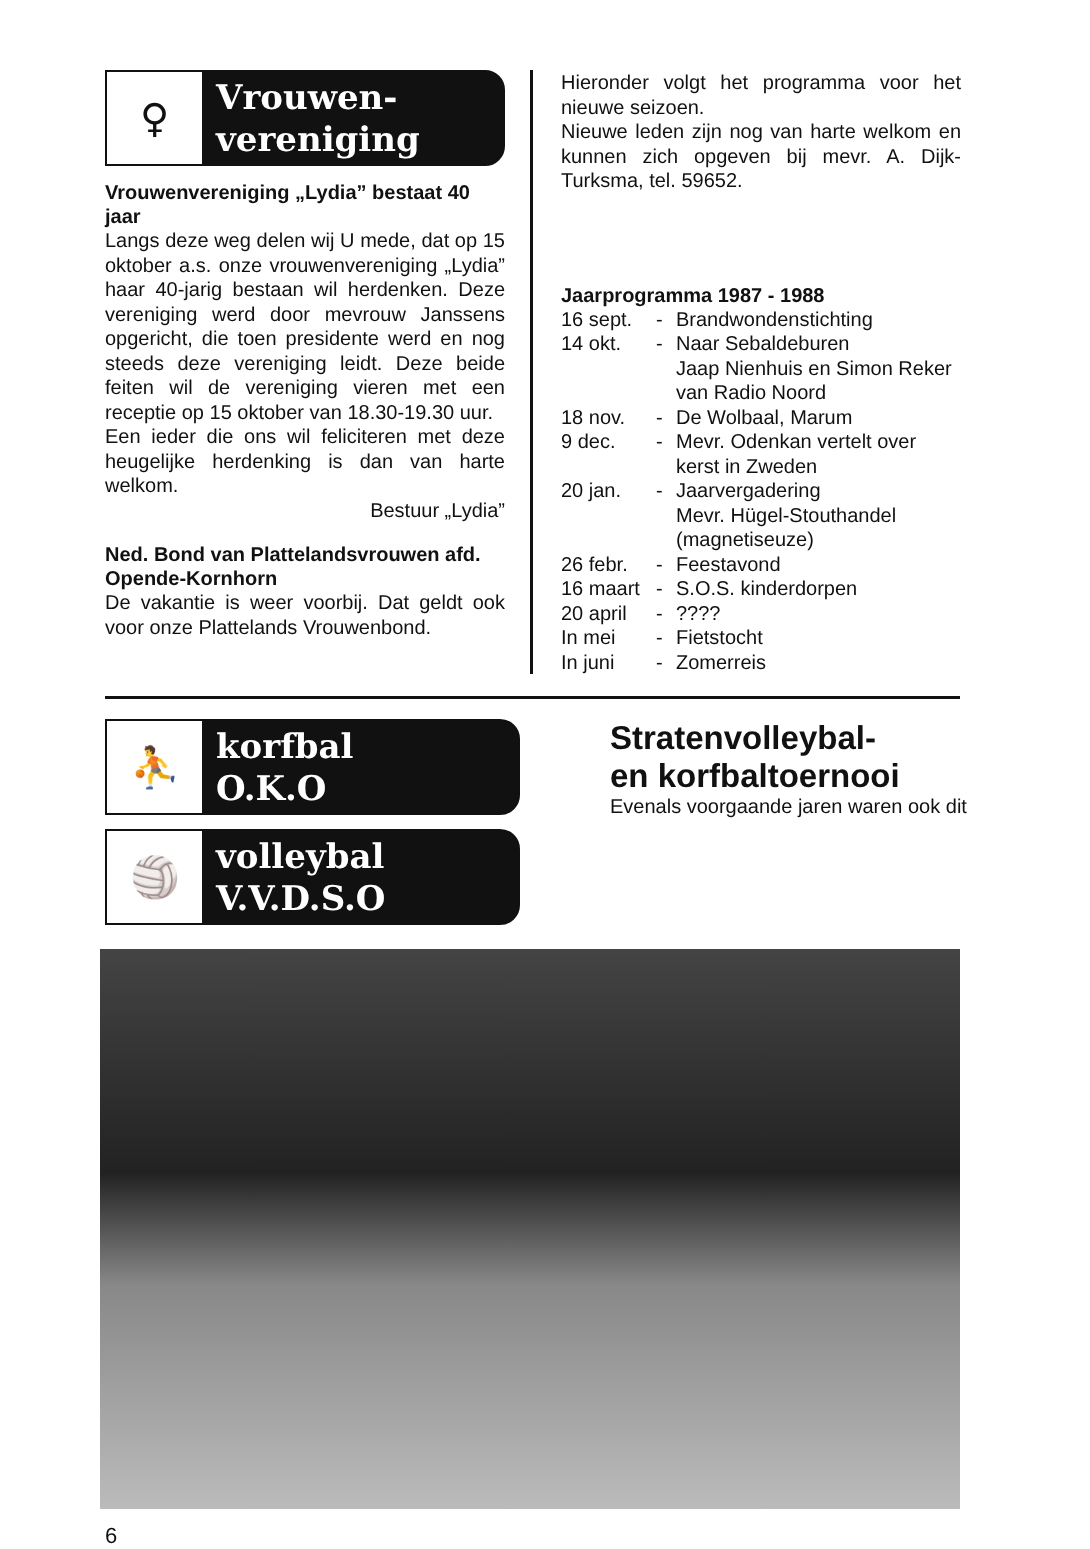♀
Vrouwen-
vereniging
Vrouwenvereniging „Lydia” bestaat 40 jaar
Langs deze weg delen wij U mede, dat op 15 oktober a.s. onze vrouwenvereniging „Lydia” haar 40-jarig bestaan wil herdenken. Deze vereniging werd door mevrouw Janssens opgericht, die toen presidente werd en nog steeds deze vereniging leidt. Deze beide feiten wil de vereniging vieren met een receptie op 15 oktober van 18.30-19.30 uur.
Een ieder die ons wil feliciteren met deze heugelijke herdenking is dan van harte welkom.
Bestuur „Lydia”
Ned. Bond van Plattelandsvrouwen afd. Opende-Kornhorn
De vakantie is weer voorbij. Dat geldt ook voor onze Plattelands Vrouwenbond.
Hieronder volgt het programma voor het nieuwe seizoen.
Nieuwe leden zijn nog van harte welkom en kunnen zich opgeven bij mevr. A. Dijk-Turksma, tel. 59652.
Jaarprogramma 1987 - 1988
16 sept. - Brandwondenstichting 14 okt. - Naar Sebaldeburen
Jaap Nienhuis en Simon Reker van Radio Noord 18 nov. - De Wolbaal, Marum 9 dec. - Mevr. Odenkan vertelt over kerst in Zweden 20 jan. - Jaarvergadering
Mevr. Hügel-Stouthandel (magnetiseuze) 26 febr. - Feestavond 16 maart - S.O.S. kinderdorpen 20 april -???? In mei - Fietstocht In juni - Zomerreis
⛹
korfbal
O.K.O
🏐
volleybal
V.V.D.S.O
Stratenvolleybal-
en korfbaltoernooi
Evenals voorgaande jaren waren ook dit
6